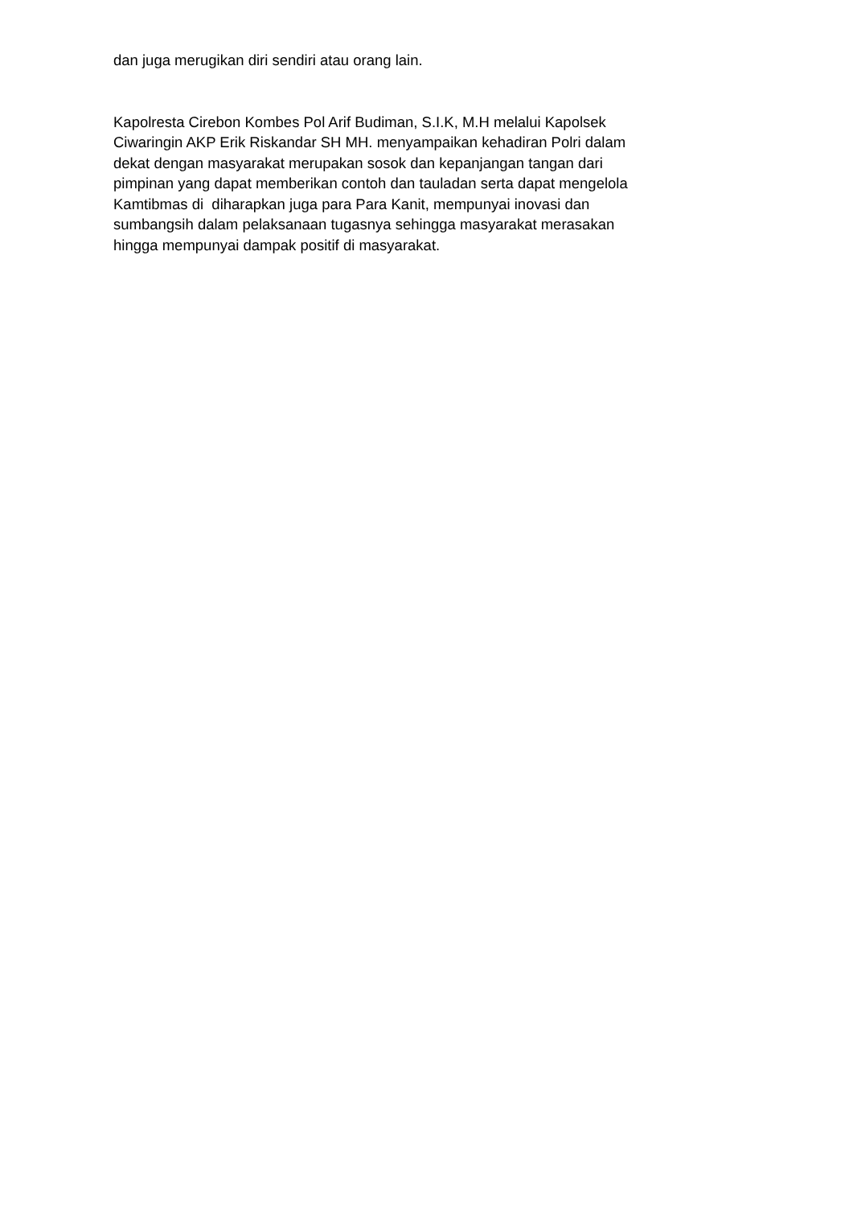dan juga merugikan diri sendiri atau orang lain.
Kapolresta Cirebon Kombes Pol Arif Budiman, S.I.K, M.H melalui Kapolsek
Ciwaringin AKP Erik Riskandar SH MH. menyampaikan kehadiran Polri dalam
dekat dengan masyarakat merupakan sosok dan kepanjangan tangan dari
pimpinan yang dapat memberikan contoh dan tauladan serta dapat mengelola
Kamtibmas di diharapkan juga para Para Kanit, mempunyai inovasi dan
sumbangsih dalam pelaksanaan tugasnya sehingga masyarakat merasakan
hingga mempunyai dampak positif di masyarakat.